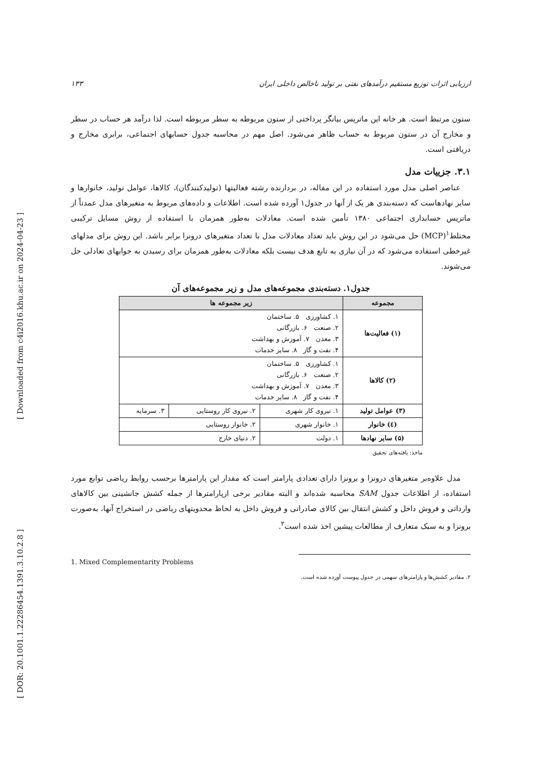[ Downloaded from c4i2016.khu.ac.ir on 2024-04-23 ]
[ DOR: 20.1001.1.22286454.1391.3.10.2.8 ]
ارزیابی اثرات توزیع مستقیم درآمدهای نفتی بر تولید ناخالص داخلی ایران ۱۳۳
ستون مرتبط است. هر خانه این ماتریس بیانگر پرداختی از ستون مربوطه به سطر مربوطه است. لذا درآمد هر حساب در سطر و مخارج آن در ستون مربوط به حساب ظاهر می‌شود. اصل مهم در محاسبه جدول حسابهای اجتماعی، برابری مخارج و دریافتی است.
۳.۱. جزییات مدل
عناصر اصلی مدل مورد استفاده در این مقاله، در بردارنده رشته فعالیتها (تولیدکنندگان)، کالاها، عوامل تولید، خانوارها و سایر نهادهاست که دسته‌بندی هر یک از آنها در جدول۱ آورده شده است. اطلاعات و داده‌های مربوط به متغیرهای مدل عمدتاً از ماتریس حسابداری اجتماعی ۱۳۸۰ تأمین شده است. معادلات به‌طور همزمان با استفاده از روش مسایل ترکیبی مختلط<sup>۱</sup>(MCP) حل می‌شود در این روش باید تعداد معادلات مدل با تعداد متغیرهای درونزا برابر باشد. این روش برای مدلهای غیرخطی استفاده می‌شود که در آن نیازی به تابع هدف نیست بلکه معادلات به‌طور همزمان برای رسیدن به جوابهای تعادلی حل می‌شوند.
جدول۱. دسته‌بندی مجموعه‌های مدل و زیر مجموعه‌های آن
| مجموعه | زیر مجموعه ها | | |
| --- | --- | --- | --- |
| (۱) فعالیت‌ها | ۱. کشاورزی ۵. ساختمان ۲. صنعت ۶. بازرگانی ۳. معدن ۷. آموزش و بهداشت ۴. نفت و گاز ۸. سایر خدمات | | |
| (۲) کالاها | ۱. کشاورزی ۵. ساختمان ۲. صنعت ۶. بازرگانی ۳. معدن ۷. آموزش و بهداشت ۴. نفت و گاز ۸. سایر خدمات | | |
| (۳) عوامل تولید | ۱. نیروی کار شهری | ۲. نیروی کار روستایی | ۳. سرمایه |
| (٤) خانوار | ۱. خانوار شهری | ۲. خانوار روستایی | |
| (۵) سایر نهادها | ۱. دولت | ۲. دنیای خارج | |
ماخذ: یافته‌های تحقیق
مدل علاوه‌بر متغیرهای درونزا و برونزا دارای تعدادی پارامتر است که مقدار این پارامترها برحسب روابط ریاضی توابع مورد استفاده، از اطلاعات جدول SAM محاسبه شده‌اند و البته مقادیر برخی ازپارامترها از جمله کشش جانشینی بین کالاهای وارداتی و فروش داخل و کشش انتقال بین کالای صادراتی و فروش داخل به لحاظ محدویتهای ریاضی در استخراج آنها، به‌صورت برونزا و به سبک متعارف از مطالعات پیشین اخذ شده است<sup>۲</sup>.
1. Mixed Complementarity Problems
۲. مقادیر کشش‌ها و پارامترهای سهمی در جدول پیوست آورده شده است.